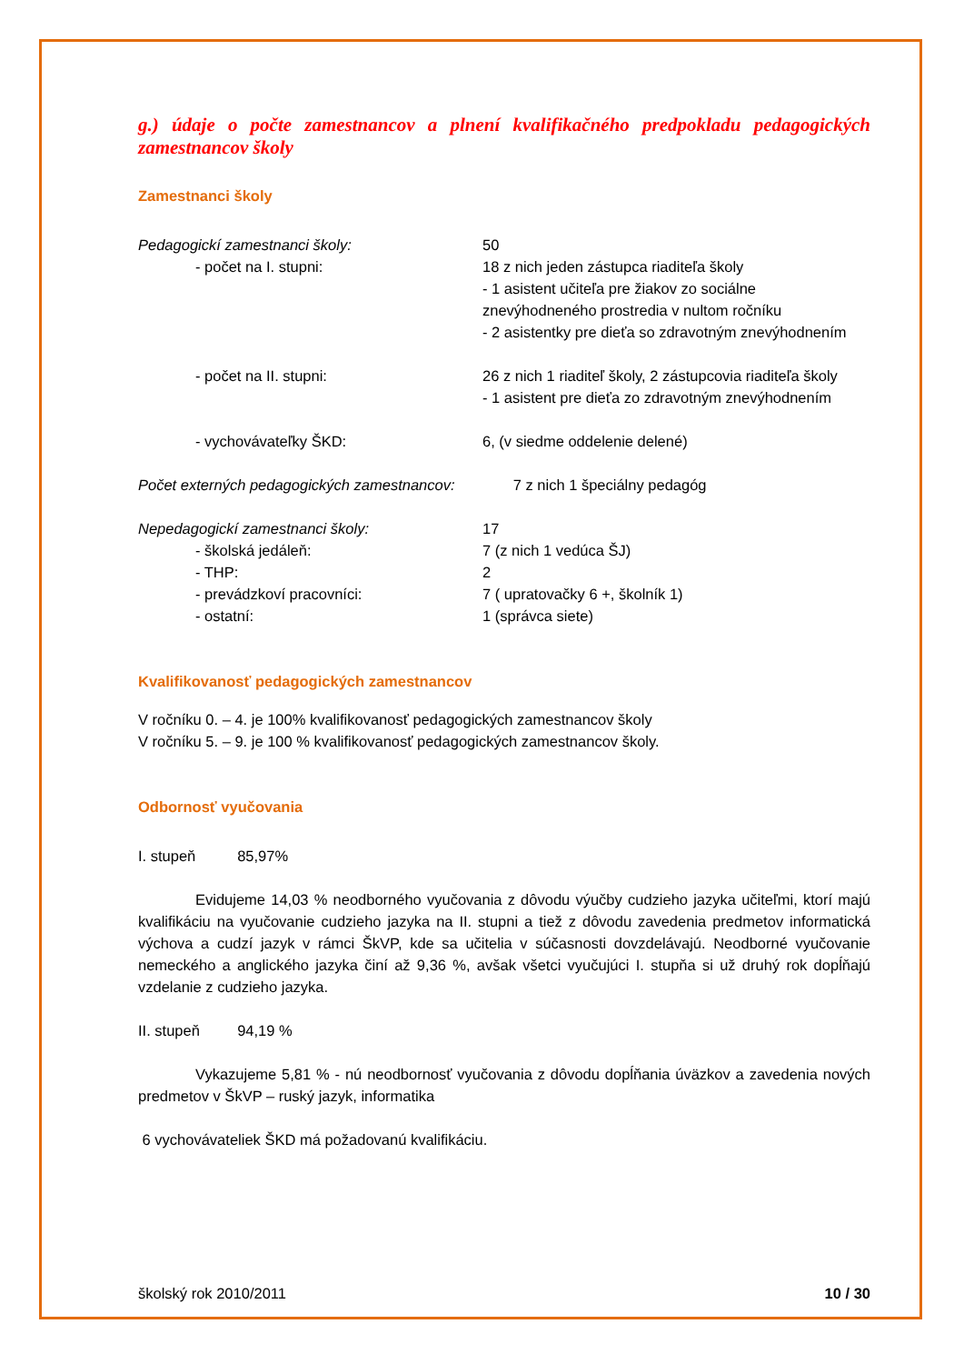g.) údaje o počte zamestnancov a plnení kvalifikačného predpokladu pedagogických zamestnancov školy
Zamestnanci školy
| Pedagogickí zamestnanci školy: | 50 |
| - počet na I. stupni: | 18 z nich jeden zástupca riaditeľa školy - 1 asistent učiteľa pre žiakov zo sociálne znevýhodneného prostredia v nultom ročníku - 2 asistentky pre dieťa so zdravotným znevýhodnením |
| - počet na II. stupni: | 26 z nich 1 riaditeľ školy, 2 zástupcovia riaditeľa školy - 1 asistent pre dieťa zo zdravotným znevýhodnením |
| - vychovávateľky ŠKD: | 6, (v siedme oddelenie delené) |
Počet externých pedagogických zamestnancov: 7 z nich 1 špeciálny pedagóg
| Nepedagogickí zamestnanci školy: | 17 |
| - školská jedáleň: | 7 (z nich 1 vedúca ŠJ) |
| - THP: | 2 |
| - prevádzkoví pracovníci: | 7 ( upratovačky 6 +, školník 1) |
| - ostatní: | 1 (správca siete) |
Kvalifikovanosť pedagogických zamestnancov
V ročníku 0. – 4. je 100% kvalifikovanosť pedagogických zamestnancov školy
V ročníku 5. – 9. je 100 % kvalifikovanosť pedagogických zamestnancov školy.
Odbornosť vyučovania
I. stupeň 85,97%
Evidujeme 14,03 % neodborného vyučovania z dôvodu výučby cudzieho jazyka učiteľmi, ktorí majú kvalifikáciu na vyučovanie cudzieho jazyka na II. stupni a tiež z dôvodu zavedenia predmetov informatická výchova a cudzí jazyk v rámci ŠkVP, kde sa učitelia v súčasnosti dovzdelávajú. Neodborné vyučovanie nemeckého a anglického jazyka činí až 9,36 %, avšak všetci vyučujúci I. stupňa si už druhý rok dopĺňajú vzdelanie z cudzieho jazyka.
II. stupeň 94,19 %
Vykazujeme 5,81 % - nú neodbornosť vyučovania z dôvodu dopĺňania úväzkov a zavedenia nových predmetov v ŠkVP – ruský jazyk, informatika
6 vychovávateliek ŠKD má požadovanú kvalifikáciu.
školský rok 2010/2011 10 / 30